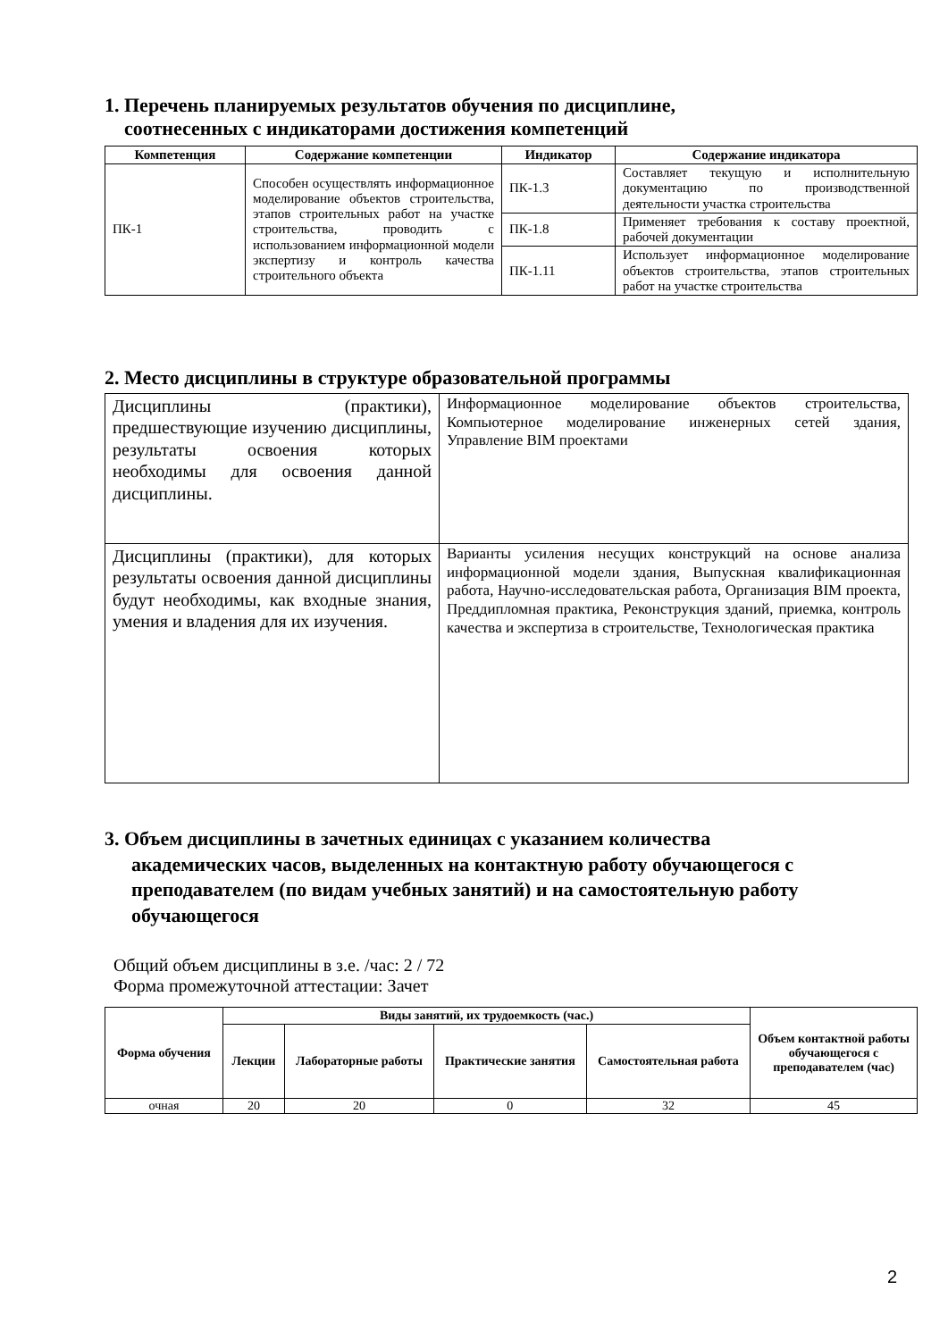1. Перечень планируемых результатов обучения по дисциплине,
соотнесенных с индикаторами достижения компетенций
| Компетенция | Содержание компетенции | Индикатор | Содержание индикатора |
| --- | --- | --- | --- |
| ПК-1 | Способен осуществлять информационное моделирование объектов строительства, этапов строительных работ на участке строительства, проводить с использованием информационной модели экспертизу и контроль качества строительного объекта | ПК-1.3 | Составляет текущую и исполнительную документацию по производственной деятельности участка строительства |
| | | ПК-1.8 | Применяет требования к составу проектной, рабочей документации |
| | | ПК-1.11 | Использует информационное моделирование объектов строительства, этапов строительных работ на участке строительства |
2. Место дисциплины в структуре образовательной программы
| Дисциплины (практики), предшествующие изучению дисциплины, результаты освоения которых необходимы для освоения данной дисциплины. | Информационное моделирование объектов строительства, Компьютерное моделирование инженерных сетей здания, Управление BIM проектами |
| Дисциплины (практики), для которых результаты освоения данной дисциплины будут необходимы, как входные знания, умения и владения для их изучения. | Варианты усиления несущих конструкций на основе анализа информационной модели здания, Выпускная квалификационная работа, Научно-исследовательская работа, Организация BIM проекта, Преддипломная практика, Реконструкция зданий, приемка, контроль качества и экспертиза в строительстве, Технологическая практика |
3. Объем дисциплины в зачетных единицах с указанием количества
академических часов, выделенных на контактную работу обучающегося с
преподавателем (по видам учебных занятий) и на самостоятельную работу
обучающегося
Общий объем дисциплины в з.е. /час: 2 / 72
Форма промежуточной аттестации: Зачет
| Форма обучения | Виды занятий, их трудоемкость (час.) | | | | Объем контактной работы обучающегося с преподавателем (час) |
| --- | --- | --- | --- | --- | --- |
| | Лекции | Лабораторные работы | Практические занятия | Самостоятельная работа | |
| очная | 20 | 20 | 0 | 32 | 45 |
2